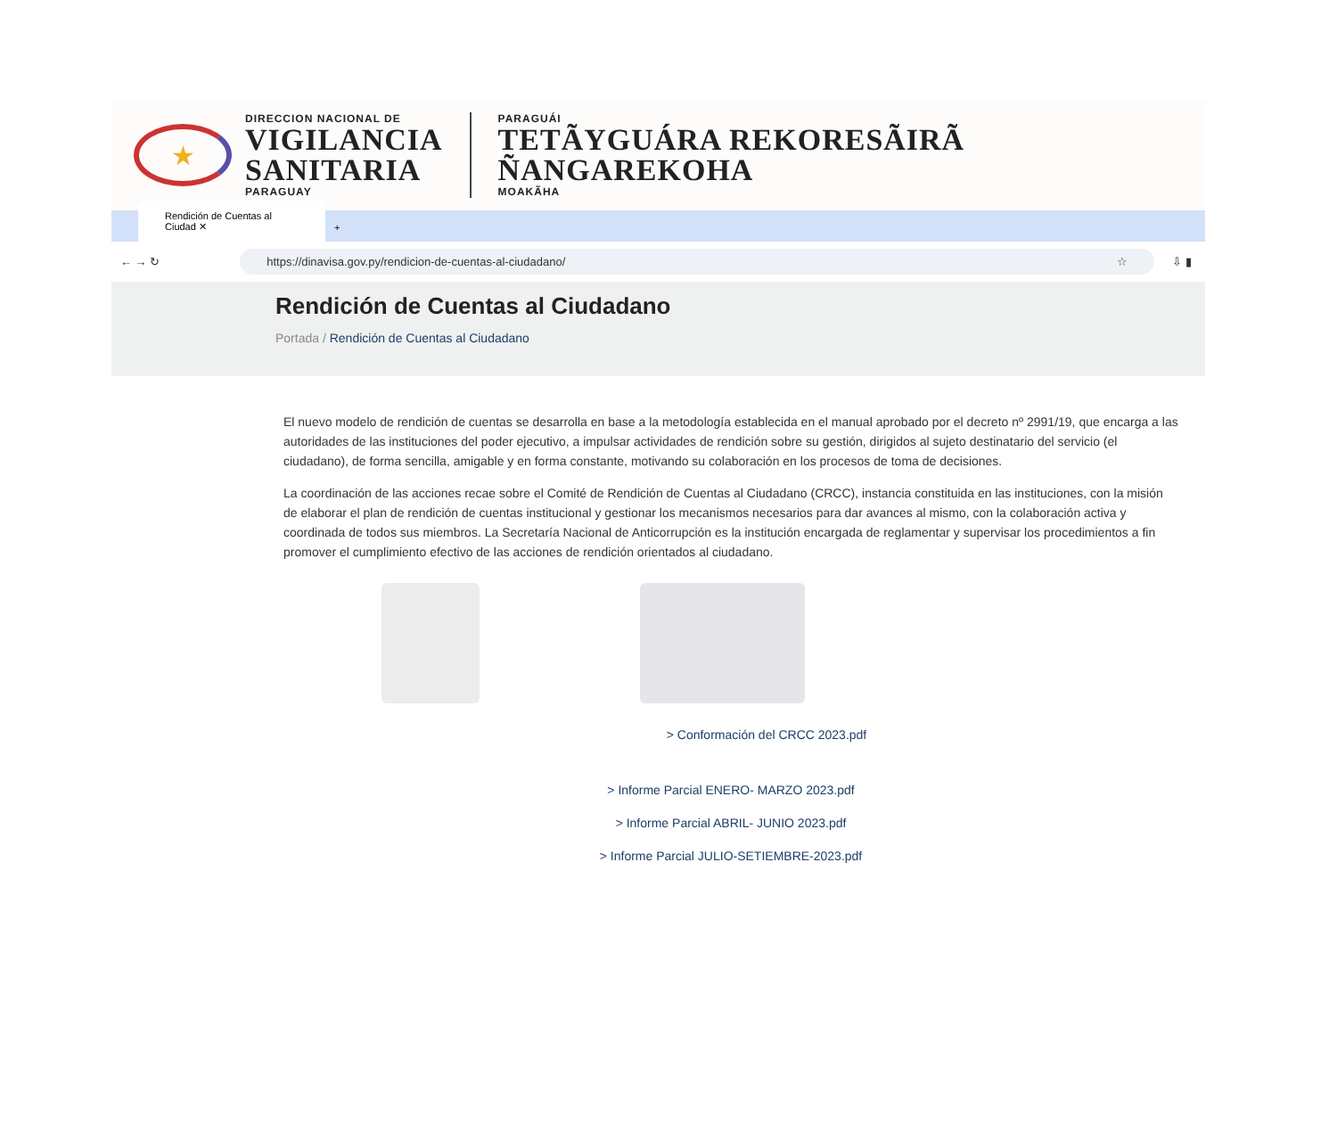★
DIRECCION NACIONAL DE
VIGILANCIA
SANITARIA
PARAGUAY
PARAGUÁI
TETÃYGUÁRA REKORESÃIRÃ
ÑANGAREKOHA
MOAKÃHA
Rendición de Cuentas al Ciudad ✕
+
← → ↻
https://dinavisa.gov.py/rendicion-de-cuentas-al-ciudadano/ ☆
⇩ ▮
Rendición de Cuentas al Ciudadano
Portada / Rendición de Cuentas al Ciudadano
El nuevo modelo de rendición de cuentas se desarrolla en base a la metodología establecida en el manual aprobado por el decreto nº 2991/19, que encarga a las autoridades de las instituciones del poder ejecutivo, a impulsar actividades de rendición sobre su gestión, dirigidos al sujeto destinatario del servicio (el ciudadano), de forma sencilla, amigable y en forma constante, motivando su colaboración en los procesos de toma de decisiones.
La coordinación de las acciones recae sobre el Comité de Rendición de Cuentas al Ciudadano (CRCC), instancia constituida en las instituciones, con la misión de elaborar el plan de rendición de cuentas institucional y gestionar los mecanismos necesarios para dar avances al mismo, con la colaboración activa y coordinada de todos sus miembros. La Secretaría Nacional de Anticorrupción es la institución encargada de reglamentar y supervisar los procedimientos a fin promover el cumplimiento efectivo de las acciones de rendición orientados al ciudadano.
> Conformación del CRCC 2023.pdf
> Informe Parcial ENERO- MARZO 2023.pdf
> Informe Parcial ABRIL- JUNIO 2023.pdf
> Informe Parcial JULIO-SETIEMBRE-2023.pdf